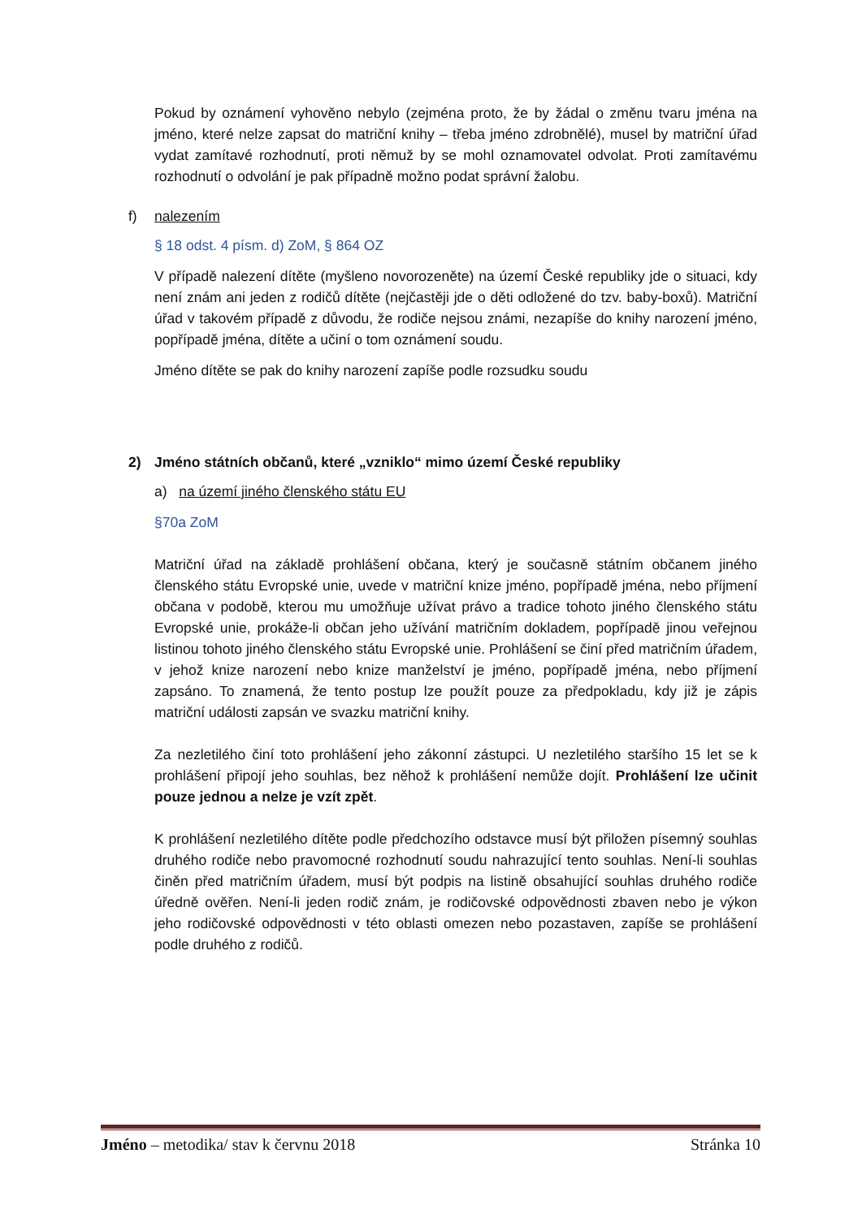Pokud by oznámení vyhověno nebylo (zejména proto, že by žádal o změnu tvaru jména na jméno, které nelze zapsat do matriční knihy – třeba jméno zdrobnělé), musel by matriční úřad vydat zamítavé rozhodnutí, proti němuž by se mohl oznamovatel odvolat. Proti zamítavému rozhodnutí o odvolání je pak případně možno podat správní žalobu.
f) nalezením
§ 18 odst. 4 písm. d) ZoM, § 864 OZ
V případě nalezení dítěte (myšleno novorozeněte) na území České republiky jde o situaci, kdy není znám ani jeden z rodičů dítěte (nejčastěji jde o děti odložené do tzv. baby-boxů). Matriční úřad v takovém případě z důvodu, že rodiče nejsou známi, nezapíše do knihy narození jméno, popřípadě jména, dítěte a učiní o tom oznámení soudu.
Jméno dítěte se pak do knihy narození zapíše podle rozsudku soudu
2) Jméno státních občanů, které „vzniklo“ mimo území České republiky
a) na území jiného členského státu EU
§70a ZoM
Matriční úřad na základě prohlášení občana, který je současně státním občanem jiného členského státu Evropské unie, uvede v matriční knize jméno, popřípadě jména, nebo příjmení občana v podobě, kterou mu umožňuje užívat právo a tradice tohoto jiného členského státu Evropské unie, prokáže-li občan jeho užívání matričním dokladem, popřípadě jinou veřejnou listinou tohoto jiného členského státu Evropské unie. Prohlášení se činí před matričním úřadem, v jehož knize narození nebo knize manželství je jméno, popřípadě jména, nebo příjmení zapsáno. To znamená, že tento postup lze použít pouze za předpokladu, kdy již je zápis matriční události zapsán ve svazku matriční knihy.
Za nezletilého činí toto prohlášení jeho zákonní zástupci. U nezletilého staršího 15 let se k prohlášení připojí jeho souhlas, bez něhož k prohlášení nemůže dojít. Prohlášení lze učinit pouze jednou a nelze je vzít zpět.
K prohlášení nezletilého dítěte podle předchozího odstavce musí být přiložen písemný souhlas druhého rodiče nebo pravomocné rozhodnutí soudu nahrazující tento souhlas. Není-li souhlas činěn před matričním úřadem, musí být podpis na listině obsahující souhlas druhého rodiče úředně ověřen. Není-li jeden rodič znám, je rodičovské odpovědnosti zbaven nebo je výkon jeho rodičovské odpovědnosti v této oblasti omezen nebo pozastaven, zapíše se prohlášení podle druhého z rodičů.
Jméno – metodika/ stav k červnu 2018 Stránka 10